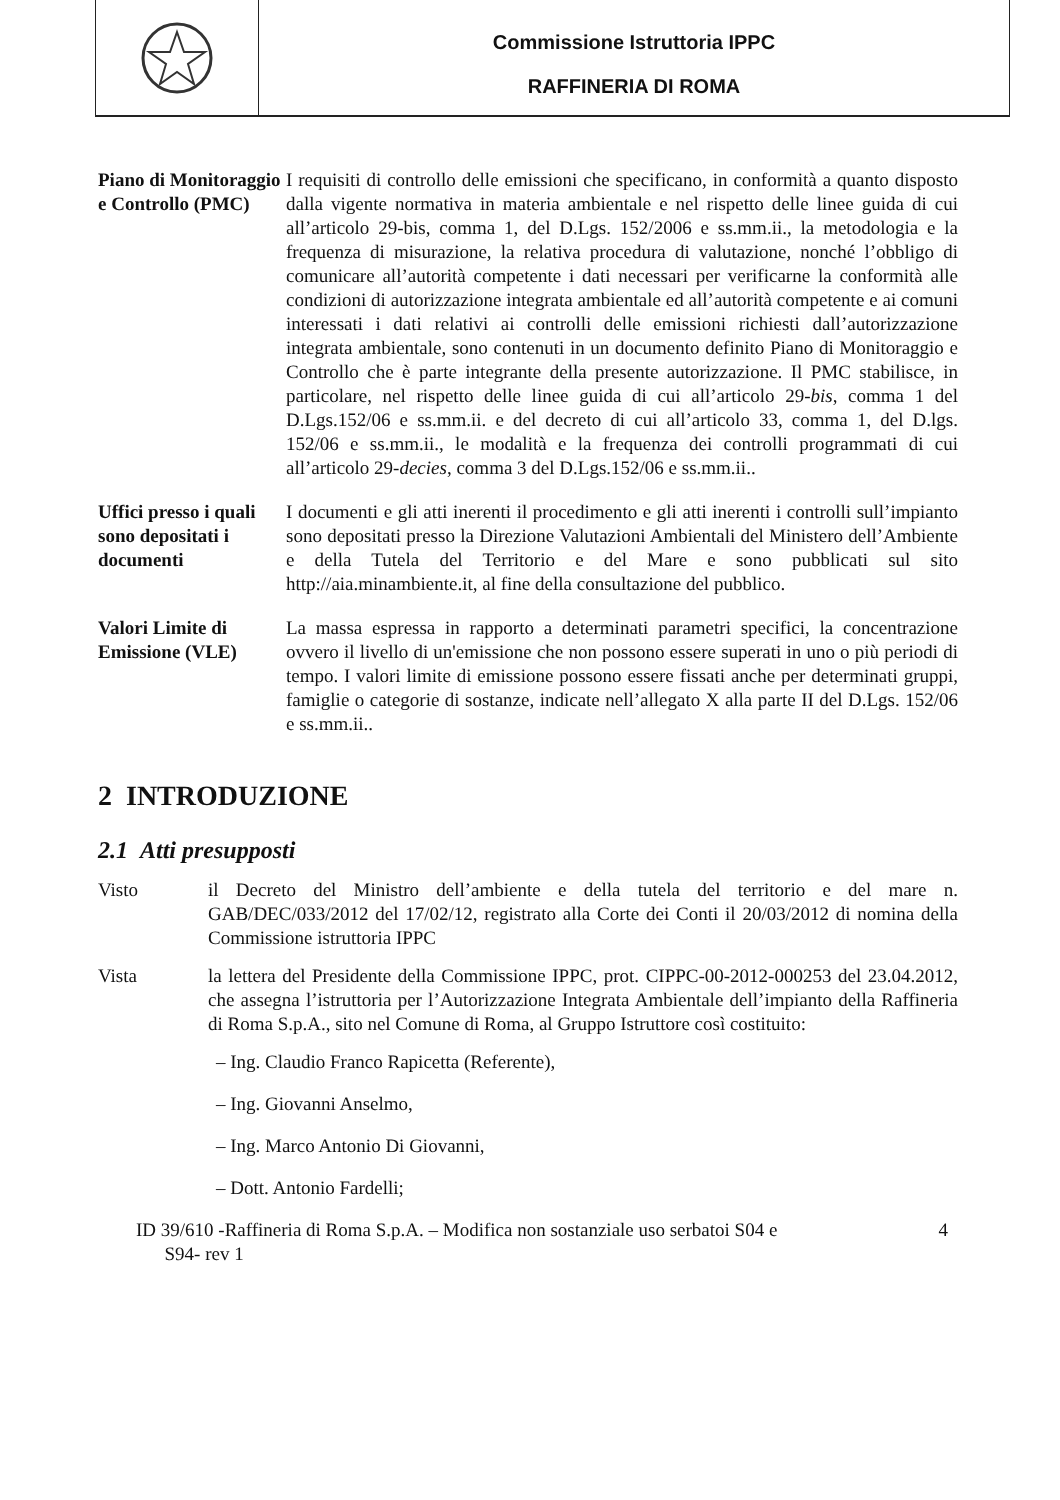Commissione Istruttoria IPPC
RAFFINERIA DI ROMA
Piano di Monitoraggio e Controllo (PMC)
I requisiti di controllo delle emissioni che specificano, in conformità a quanto disposto dalla vigente normativa in materia ambientale e nel rispetto delle linee guida di cui all’articolo 29-bis, comma 1, del D.Lgs. 152/2006 e ss.mm.ii., la metodologia e la frequenza di misurazione, la relativa procedura di valutazione, nonché l’obbligo di comunicare all’autorità competente i dati necessari per verificarne la conformità alle condizioni di autorizzazione integrata ambientale ed all’autorità competente e ai comuni interessati i dati relativi ai controlli delle emissioni richiesti dall’autorizzazione integrata ambientale, sono contenuti in un documento definito Piano di Monitoraggio e Controllo che è parte integrante della presente autorizzazione. Il PMC stabilisce, in particolare, nel rispetto delle linee guida di cui all’articolo 29-bis, comma 1 del D.Lgs.152/06 e ss.mm.ii. e del decreto di cui all’articolo 33, comma 1, del D.lgs. 152/06 e ss.mm.ii., le modalità e la frequenza dei controlli programmati di cui all’articolo 29-decies, comma 3 del D.Lgs.152/06 e ss.mm.ii..
Uffici presso i quali sono depositati i documenti
I documenti e gli atti inerenti il procedimento e gli atti inerenti i controlli sull’impianto sono depositati presso la Direzione Valutazioni Ambientali del Ministero dell’Ambiente e della Tutela del Territorio e del Mare e sono pubblicati sul sito http://aia.minambiente.it, al fine della consultazione del pubblico.
Valori Limite di Emissione (VLE)
La massa espressa in rapporto a determinati parametri specifici, la concentrazione ovvero il livello di un'emissione che non possono essere superati in uno o più periodi di tempo. I valori limite di emissione possono essere fissati anche per determinati gruppi, famiglie o categorie di sostanze, indicate nell’allegato X alla parte II del D.Lgs. 152/06 e ss.mm.ii..
2 INTRODUZIONE
2.1 Atti presupposti
Visto il Decreto del Ministro dell’ambiente e della tutela del territorio e del mare n. GAB/DEC/033/2012 del 17/02/12, registrato alla Corte dei Conti il 20/03/2012 di nomina della Commissione istruttoria IPPC
Vista la lettera del Presidente della Commissione IPPC, prot. CIPPC-00-2012-000253 del 23.04.2012, che assegna l’istruttoria per l’Autorizzazione Integrata Ambientale dell’impianto della Raffineria di Roma S.p.A., sito nel Comune di Roma, al Gruppo Istruttore così costituito:
– Ing. Claudio Franco Rapicetta (Referente),
– Ing. Giovanni Anselmo,
– Ing. Marco Antonio Di Giovanni,
– Dott. Antonio Fardelli;
ID 39/610 -Raffineria di Roma S.p.A. – Modifica non sostanziale uso serbatoi S04 e
S94- rev 1
4